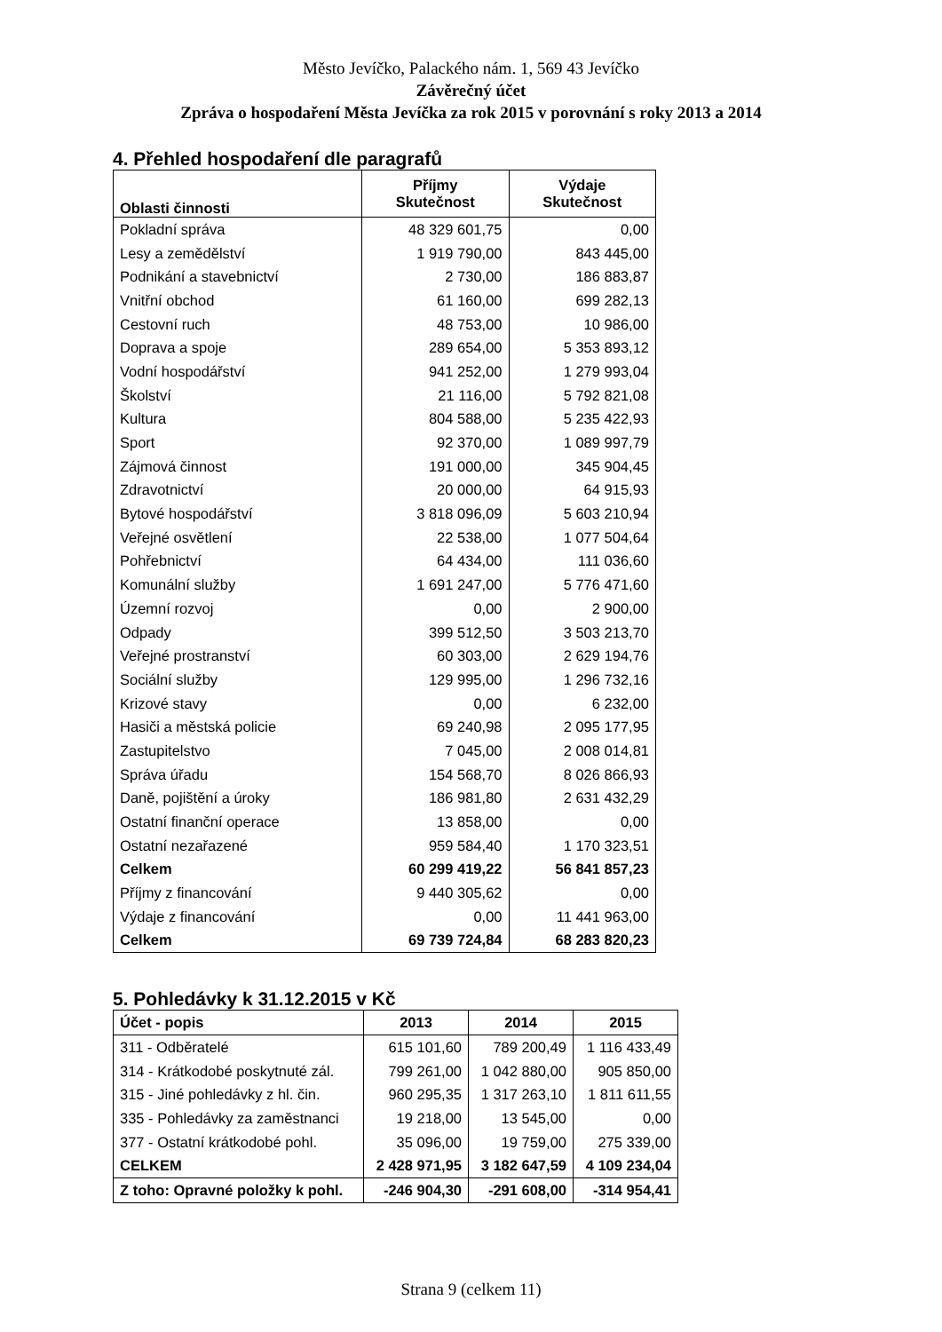Město Jevíčko, Palackého nám. 1, 569 43 Jevíčko
Závěrečný účet
Zpráva o hospodaření Města Jevíčka za rok 2015 v porovnání s roky 2013 a 2014
4. Přehled hospodaření dle paragrafů
| Oblasti činnosti | Příjmy Skutečnost | Výdaje Skutečnost |
| --- | --- | --- |
| Pokladní správa | 48 329 601,75 | 0,00 |
| Lesy a zemědělství | 1 919 790,00 | 843 445,00 |
| Podnikání a stavebnictví | 2 730,00 | 186 883,87 |
| Vnitřní obchod | 61 160,00 | 699 282,13 |
| Cestovní ruch | 48 753,00 | 10 986,00 |
| Doprava a spoje | 289 654,00 | 5 353 893,12 |
| Vodní hospodářství | 941 252,00 | 1 279 993,04 |
| Školství | 21 116,00 | 5 792 821,08 |
| Kultura | 804 588,00 | 5 235 422,93 |
| Sport | 92 370,00 | 1 089 997,79 |
| Zájmová činnost | 191 000,00 | 345 904,45 |
| Zdravotnictví | 20 000,00 | 64 915,93 |
| Bytové hospodářství | 3 818 096,09 | 5 603 210,94 |
| Veřejné osvětlení | 22 538,00 | 1 077 504,64 |
| Pohřebnictví | 64 434,00 | 111 036,60 |
| Komunální služby | 1 691 247,00 | 5 776 471,60 |
| Územní rozvoj | 0,00 | 2 900,00 |
| Odpady | 399 512,50 | 3 503 213,70 |
| Veřejné prostranství | 60 303,00 | 2 629 194,76 |
| Sociální služby | 129 995,00 | 1 296 732,16 |
| Krizové stavy | 0,00 | 6 232,00 |
| Hasiči a městská policie | 69 240,98 | 2 095 177,95 |
| Zastupitelstvo | 7 045,00 | 2 008 014,81 |
| Správa úřadu | 154 568,70 | 8 026 866,93 |
| Daně, pojištění a úroky | 186 981,80 | 2 631 432,29 |
| Ostatní finanční operace | 13 858,00 | 0,00 |
| Ostatní nezařazené | 959 584,40 | 1 170 323,51 |
| Celkem | 60 299 419,22 | 56 841 857,23 |
| Příjmy z financování | 9 440 305,62 | 0,00 |
| Výdaje z financování | 0,00 | 11 441 963,00 |
| Celkem | 69 739 724,84 | 68 283 820,23 |
5. Pohledávky k 31.12.2015 v Kč
| Účet - popis | 2013 | 2014 | 2015 |
| --- | --- | --- | --- |
| 311 - Odběratelé | 615 101,60 | 789 200,49 | 1 116 433,49 |
| 314 - Krátkodobé poskytnuté zál. | 799 261,00 | 1 042 880,00 | 905 850,00 |
| 315 - Jiné pohledávky z hl. čin. | 960 295,35 | 1 317 263,10 | 1 811 611,55 |
| 335 - Pohledávky za zaměstnanci | 19 218,00 | 13 545,00 | 0,00 |
| 377 - Ostatní krátkodobé pohl. | 35 096,00 | 19 759,00 | 275 339,00 |
| CELKEM | 2 428 971,95 | 3 182 647,59 | 4 109 234,04 |
| Z toho: Opravné položky k pohl. | -246 904,30 | -291 608,00 | -314 954,41 |
Strana 9 (celkem 11)